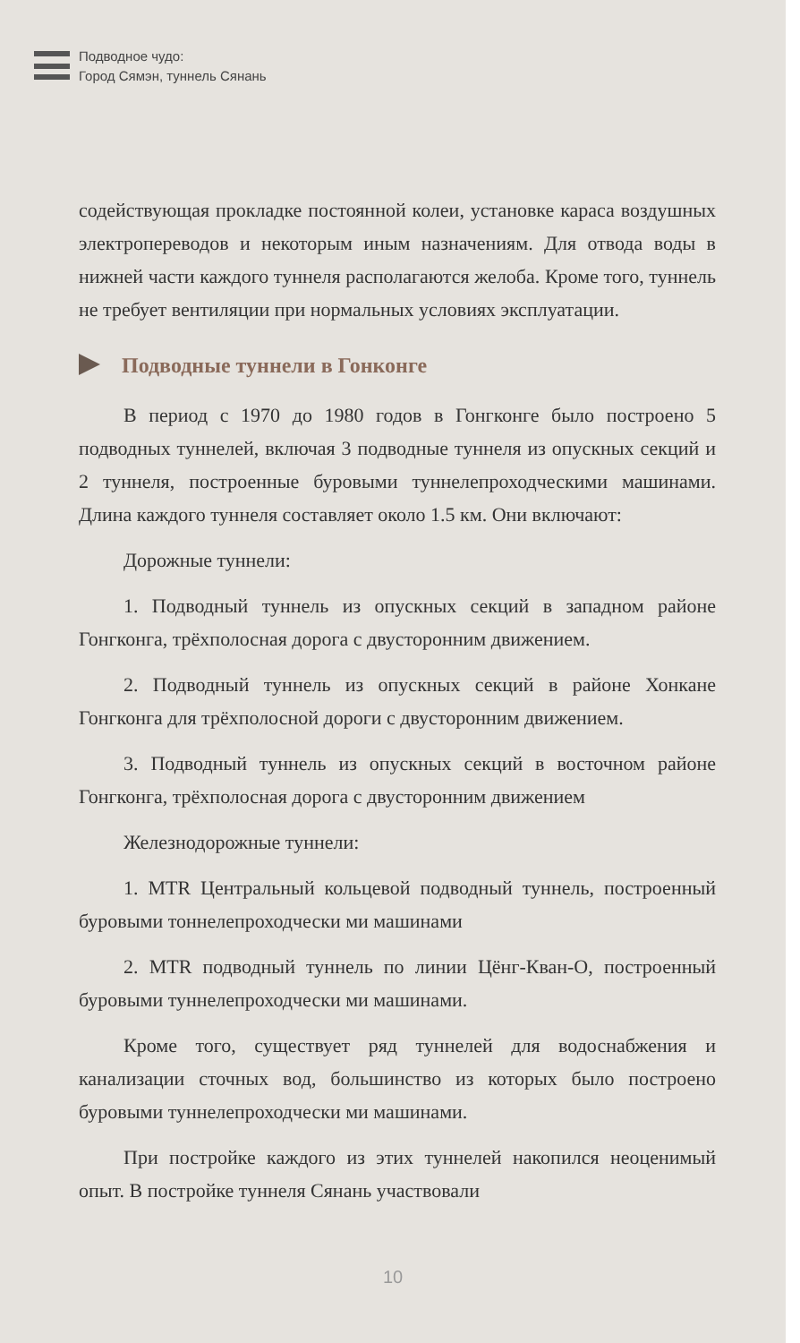Подводное чудо:
Город Сямэн, туннель Сянань
содействующая прокладке постоянной колеи, установке караса воздушных электропереводов и некоторым иным назначениям. Для отвода воды в нижней части каждого туннеля располагаются желоба. Кроме того, туннель не требует вентиляции при нормальных условиях эксплуатации.
Подводные туннели в Гонконге
В период с 1970 до 1980 годов в Гонгконге было построено 5 подводных туннелей, включая 3 подводные туннеля из опускных секций и 2 туннеля, построенные буровыми туннелепроходческими машинами. Длина каждого туннеля составляет около 1.5 км. Они включают:
Дорожные туннели:
1. Подводный туннель из опускных секций в западном районе Гонгконга, трёхполосная дорога с двусторонним движением.
2. Подводный туннель из опускных секций в районе Хонкане Гонгконга для трёхполосной дороги с двусторонним движением.
3. Подводный туннель из опускных секций в восточном районе Гонгконга, трёхполосная дорога с двусторонним движением
Железнодорожные туннели:
1. MTR Центральный кольцевой подводный туннель, построенный буровыми тоннелепроходчески ми машинами
2. MTR подводный туннель по линии Цёнг-Кван-О, построенный буровыми туннелепроходчески ми машинами.
Кроме того, существует ряд туннелей для водоснабжения и канализации сточных вод, большинство из которых было построено буровыми туннелепроходчески ми машинами.
При постройке каждого из этих туннелей накопился неоценимый опыт. В постройке туннеля Сянань участвовали
10